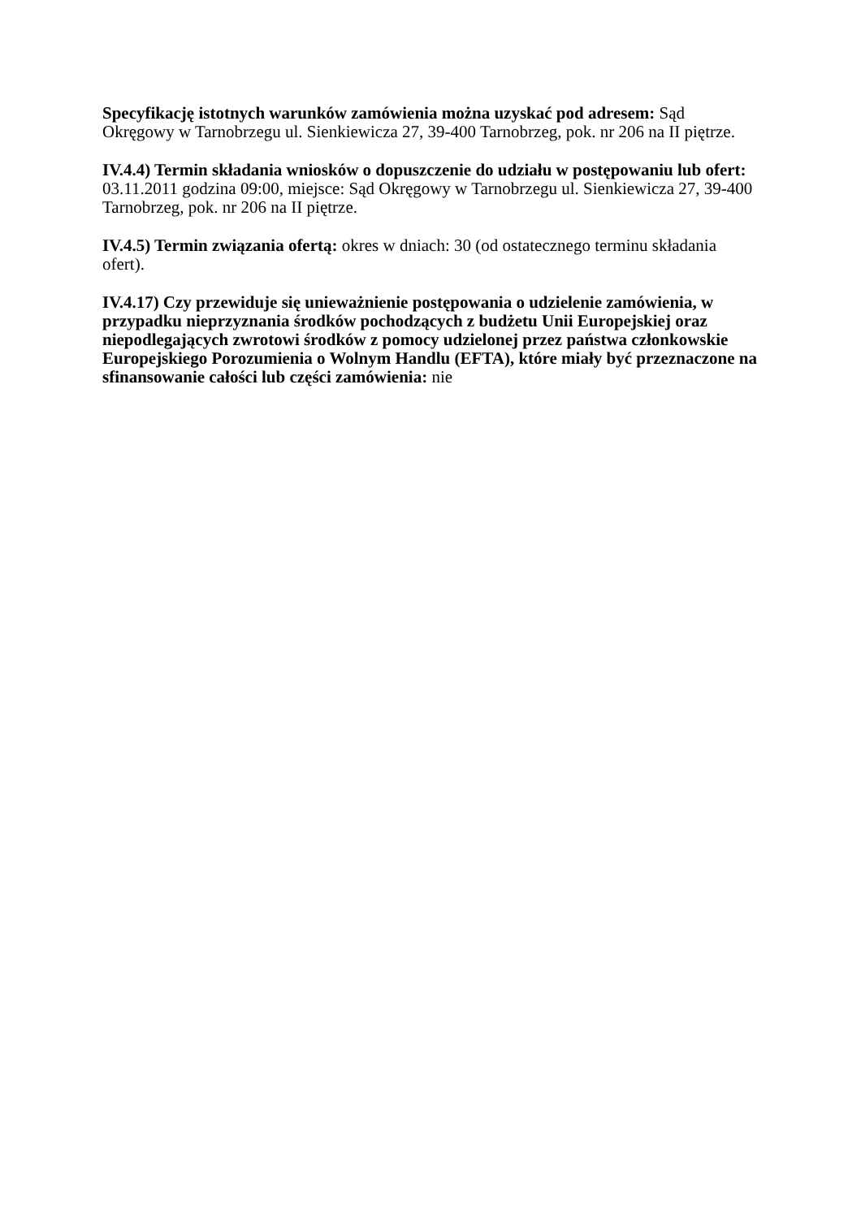Specyfikację istotnych warunków zamówienia można uzyskać pod adresem: Sąd Okręgowy w Tarnobrzegu ul. Sienkiewicza 27, 39-400 Tarnobrzeg, pok. nr 206 na II piętrze.
IV.4.4) Termin składania wniosków o dopuszczenie do udziału w postępowaniu lub ofert: 03.11.2011 godzina 09:00, miejsce: Sąd Okręgowy w Tarnobrzegu ul. Sienkiewicza 27, 39-400 Tarnobrzeg, pok. nr 206 na II piętrze.
IV.4.5) Termin związania ofertą: okres w dniach: 30 (od ostatecznego terminu składania ofert).
IV.4.17) Czy przewiduje się unieważnienie postępowania o udzielenie zamówienia, w przypadku nieprzyznania środków pochodzących z budżetu Unii Europejskiej oraz niepodlegających zwrotowi środków z pomocy udzielonej przez państwa członkowskie Europejskiego Porozumienia o Wolnym Handlu (EFTA), które miały być przeznaczone na sfinansowanie całości lub części zamówienia: nie